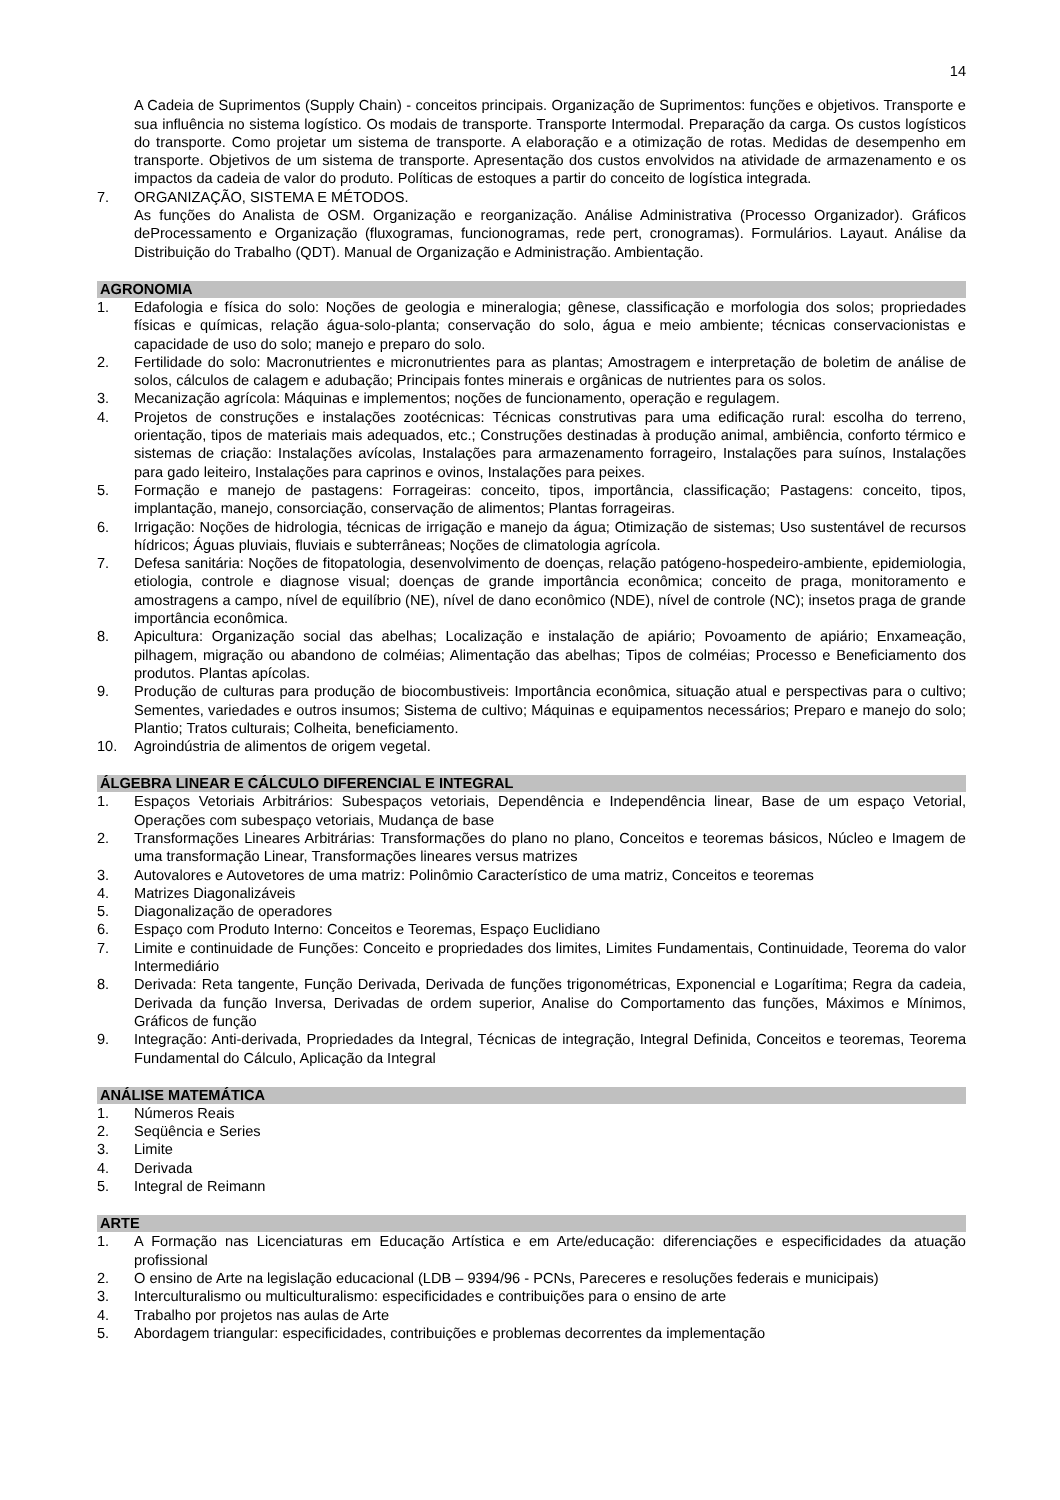14
A Cadeia de Suprimentos (Supply Chain) - conceitos principais. Organização de Suprimentos: funções e objetivos. Transporte e sua influência no sistema logístico. Os modais de transporte. Transporte Intermodal. Preparação da carga. Os custos logísticos do transporte. Como projetar um sistema de transporte. A elaboração e a otimização de rotas. Medidas de desempenho em transporte. Objetivos de um sistema de transporte. Apresentação dos custos envolvidos na atividade de armazenamento e os impactos da cadeia de valor do produto. Políticas de estoques a partir do conceito de logística integrada.
7. ORGANIZAÇÃO, SISTEMA E MÉTODOS.
As funções do Analista de OSM. Organização e reorganização. Análise Administrativa (Processo Organizador). Gráficos deProcessamento e Organização (fluxogramas, funcionogramas, rede pert, cronogramas). Formulários. Layaut. Análise da Distribuição do Trabalho (QDT). Manual de Organização e Administração. Ambientação.
AGRONOMIA
1. Edafologia e física do solo: Noções de geologia e mineralogia; gênese, classificação e morfologia dos solos; propriedades físicas e químicas, relação água-solo-planta; conservação do solo, água e meio ambiente; técnicas conservacionistas e capacidade de uso do solo; manejo e preparo do solo.
2. Fertilidade do solo: Macronutrientes e micronutrientes para as plantas; Amostragem e interpretação de boletim de análise de solos, cálculos de calagem e adubação; Principais fontes minerais e orgânicas de nutrientes para os solos.
3. Mecanização agrícola: Máquinas e implementos; noções de funcionamento, operação e regulagem.
4. Projetos de construções e instalações zootécnicas: Técnicas construtivas para uma edificação rural: escolha do terreno, orientação, tipos de materiais mais adequados, etc.; Construções destinadas à produção animal, ambiência, conforto térmico e sistemas de criação: Instalações avícolas, Instalações para armazenamento forrageiro, Instalações para suínos, Instalações para gado leiteiro, Instalações para caprinos e ovinos, Instalações para peixes.
5. Formação e manejo de pastagens: Forrageiras: conceito, tipos, importância, classificação; Pastagens: conceito, tipos, implantação, manejo, consorciação, conservação de alimentos; Plantas forrageiras.
6. Irrigação: Noções de hidrologia, técnicas de irrigação e manejo da água; Otimização de sistemas; Uso sustentável de recursos hídricos; Águas pluviais, fluviais e subterrâneas; Noções de climatologia agrícola.
7. Defesa sanitária: Noções de fitopatologia, desenvolvimento de doenças, relação patógeno-hospedeiro-ambiente, epidemiologia, etiologia, controle e diagnose visual; doenças de grande importância econômica; conceito de praga, monitoramento e amostragens a campo, nível de equilíbrio (NE), nível de dano econômico (NDE), nível de controle (NC); insetos praga de grande importância econômica.
8. Apicultura: Organização social das abelhas; Localização e instalação de apiário; Povoamento de apiário; Enxameação, pilhagem, migração ou abandono de colméias; Alimentação das abelhas; Tipos de colméias; Processo e Beneficiamento dos produtos. Plantas apícolas.
9. Produção de culturas para produção de biocombustiveis: Importância econômica, situação atual e perspectivas para o cultivo; Sementes, variedades e outros insumos; Sistema de cultivo; Máquinas e equipamentos necessários; Preparo e manejo do solo; Plantio; Tratos culturais; Colheita, beneficiamento.
10. Agroindústria de alimentos de origem vegetal.
ÁLGEBRA LINEAR E CÁLCULO DIFERENCIAL E INTEGRAL
1. Espaços Vetoriais Arbitrários: Subespaços vetoriais, Dependência e Independência linear, Base de um espaço Vetorial, Operações com subespaço vetoriais, Mudança de base
2. Transformações Lineares Arbitrárias: Transformações do plano no plano, Conceitos e teoremas básicos, Núcleo e Imagem de uma transformação Linear, Transformações lineares versus matrizes
3. Autovalores e Autovetores de uma matriz: Polinômio Característico de uma matriz, Conceitos e teoremas
4. Matrizes Diagonalizáveis
5. Diagonalização de operadores
6. Espaço com Produto Interno: Conceitos e Teoremas, Espaço Euclidiano
7. Limite e continuidade de Funções: Conceito e propriedades dos limites, Limites Fundamentais, Continuidade, Teorema do valor Intermediário
8. Derivada: Reta tangente, Função Derivada, Derivada de funções trigonométricas, Exponencial e Logarítima; Regra da cadeia, Derivada da função Inversa, Derivadas de ordem superior, Analise do Comportamento das funções, Máximos e Mínimos, Gráficos de função
9. Integração: Anti-derivada, Propriedades da Integral, Técnicas de integração, Integral Definida, Conceitos e teoremas, Teorema Fundamental do Cálculo, Aplicação da Integral
ANÁLISE MATEMÁTICA
1. Números Reais
2. Seqüência e Series
3. Limite
4. Derivada
5. Integral de Reimann
ARTE
1. A Formação nas Licenciaturas em Educação Artística e em Arte/educação: diferenciações e especificidades da atuação profissional
2. O ensino de Arte na legislação educacional (LDB – 9394/96 - PCNs, Pareceres e resoluções federais e municipais)
3. Interculturalismo ou multiculturalismo: especificidades e contribuições para o ensino de arte
4. Trabalho por projetos nas aulas de Arte
5. Abordagem triangular: especificidades, contribuições e problemas decorrentes da implementação